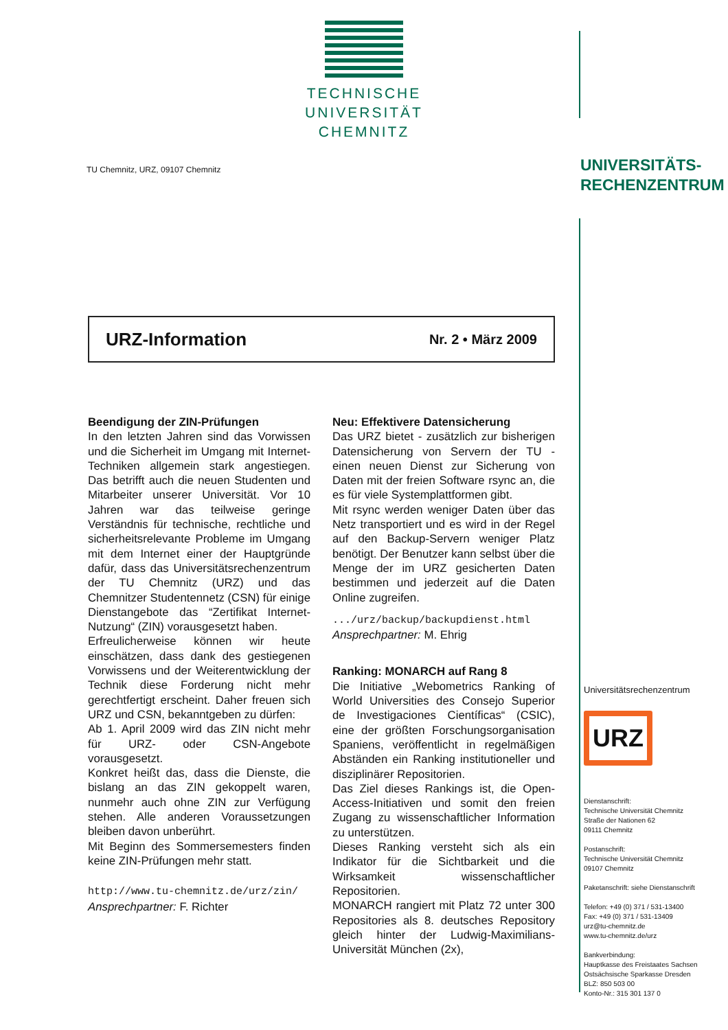TECHNISCHE UNIVERSITÄT
CHEMNITZ
UNIVERSITÄTS-
RECHENZENTRUM
TU Chemnitz, URZ, 09107 Chemnitz
URZ-Information Nr. 2 • März 2009
Beendigung der ZIN-Prüfungen
In den letzten Jahren sind das Vorwissen und die Sicherheit im Umgang mit Internet-Techniken allgemein stark angestiegen. Das betrifft auch die neuen Studenten und Mitarbeiter unserer Universität. Vor 10 Jahren war das teilweise geringe Verständnis für technische, rechtliche und sicherheitsrelevante Probleme im Umgang mit dem Internet einer der Hauptgründe dafür, dass das Universitätsrechenzentrum der TU Chemnitz (URZ) und das Chemnitzer Studentennetz (CSN) für einige Dienstangebote das “Zertifikat Internet-Nutzung“ (ZIN) vorausgesetzt haben.
Erfreulicherweise können wir heute einschätzen, dass dank des gestiegenen Vorwissens und der Weiterentwicklung der Technik diese Forderung nicht mehr gerechtfertigt erscheint. Daher freuen sich URZ und CSN, bekanntgeben zu dürfen:
Ab 1. April 2009 wird das ZIN nicht mehr für URZ- oder CSN-Angebote vorausgesetzt.
Konkret heißt das, dass die Dienste, die bislang an das ZIN gekoppelt waren, nunmehr auch ohne ZIN zur Verfügung stehen. Alle anderen Voraussetzungen bleiben davon unberührt.
Mit Beginn des Sommersemesters finden keine ZIN-Prüfungen mehr statt.
http://www.tu-chemnitz.de/urz/zin/
Ansprechpartner: F. Richter
Neu: Effektivere Datensicherung
Das URZ bietet - zusätzlich zur bisherigen Datensicherung von Servern der TU - einen neuen Dienst zur Sicherung von Daten mit der freien Software rsync an, die es für viele Systemplattformen gibt.
Mit rsync werden weniger Daten über das Netz transportiert und es wird in der Regel auf den Backup-Servern weniger Platz benötigt. Der Benutzer kann selbst über die Menge der im URZ gesicherten Daten bestimmen und jederzeit auf die Daten Online zugreifen.
.../urz/backup/backupdienst.html
Ansprechpartner: M. Ehrig
Ranking: MONARCH auf Rang 8
Die Initiative „Webometrics Ranking of World Universities des Consejo Superior de Investigaciones Científicas“ (CSIC), eine der größten Forschungsorganisation Spaniens, veröffentlicht in regelmäßigen Abständen ein Ranking institutioneller und disziplinärer Repositorien.
Das Ziel dieses Rankings ist, die Open-Access-Initiativen und somit den freien Zugang zu wissenschaftlicher Information zu unterstützen.
Dieses Ranking versteht sich als ein Indikator für die Sichtbarkeit und die Wirksamkeit wissenschaftlicher Repositorien.
MONARCH rangiert mit Platz 72 unter 300 Repositories als 8. deutsches Repository gleich hinter der Ludwig-Maximilians-Universität München (2x),
Universitätsrechenzentrum
URZ
Dienstanschrift:
Technische Universität Chemnitz
Straße der Nationen 62
09111 Chemnitz
Postanschrift:
Technische Universität Chemnitz
09107 Chemnitz
Paketanschrift: siehe Dienstanschrift
Telefon: +49 (0) 371 / 531-13400
Fax: +49 (0) 371 / 531-13409
urz@tu-chemnitz.de
www.tu-chemnitz.de/urz
Bankverbindung:
Hauptkasse des Freistaates Sachsen
Ostsächsische Sparkasse Dresden
BLZ: 850 503 00
Konto-Nr.: 315 301 137 0